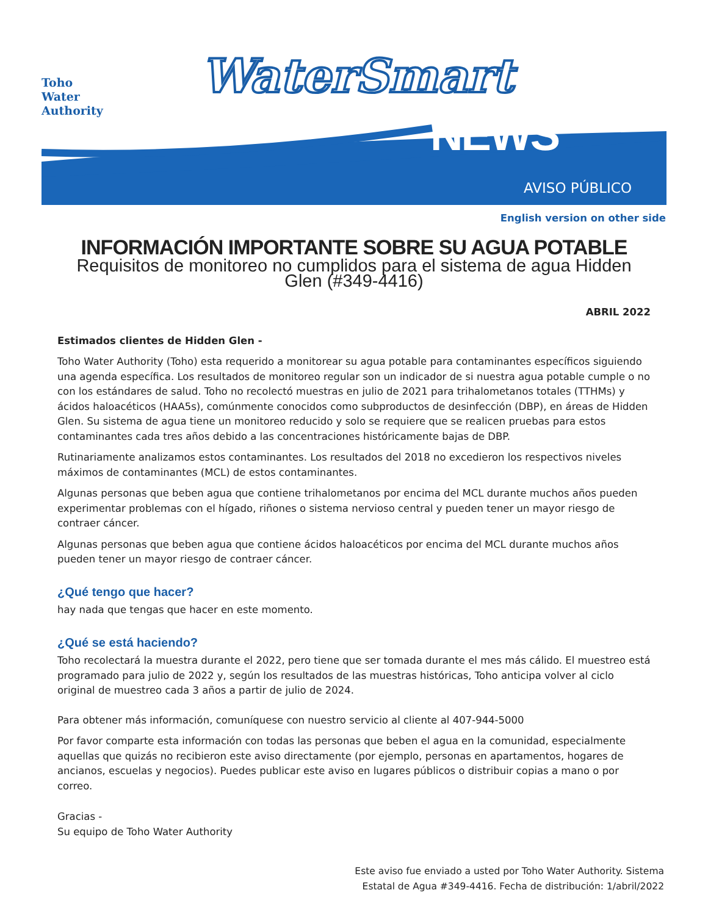Toho
Water
Authority
WaterSmart
NEWS
AVISO PÚBLICO
English version on other side
INFORMACIÓN IMPORTANTE SOBRE SU AGUA POTABLE
Requisitos de monitoreo no cumplidos para el sistema de agua Hidden Glen (#349-4416)
ABRIL 2022
Estimados clientes de Hidden Glen -
Toho Water Authority (Toho) esta requerido a monitorear su agua potable para contaminantes específicos siguiendo una agenda específica. Los resultados de monitoreo regular son un indicador de si nuestra agua potable cumple o no con los estándares de salud. Toho no recolectó muestras en julio de 2021 para trihalometanos totales (TTHMs) y ácidos haloacéticos (HAA5s), comúnmente conocidos como subproductos de desinfección (DBP), en áreas de Hidden Glen. Su sistema de agua tiene un monitoreo reducido y solo se requiere que se realicen pruebas para estos contaminantes cada tres años debido a las concentraciones históricamente bajas de DBP.
Rutinariamente analizamos estos contaminantes. Los resultados del 2018 no excedieron los respectivos niveles máximos de contaminantes (MCL) de estos contaminantes.
Algunas personas que beben agua que contiene trihalometanos por encima del MCL durante muchos años pueden experimentar problemas con el hígado, riñones o sistema nervioso central y pueden tener un mayor riesgo de contraer cáncer.
Algunas personas que beben agua que contiene ácidos haloacéticos por encima del MCL durante muchos años pueden tener un mayor riesgo de contraer cáncer.
¿Qué tengo que hacer?
hay nada que tengas que hacer en este momento.
¿Qué se está haciendo?
Toho recolectará la muestra durante el 2022, pero tiene que ser tomada durante el mes más cálido. El muestreo está programado para julio de 2022 y, según los resultados de las muestras históricas, Toho anticipa volver al ciclo original de muestreo cada 3 años a partir de julio de 2024.
Para obtener más información, comuníquese con nuestro servicio al cliente al 407-944-5000
Por favor comparte esta información con todas las personas que beben el agua en la comunidad, especialmente aquellas que quizás no recibieron este aviso directamente (por ejemplo, personas en apartamentos, hogares de ancianos, escuelas y negocios). Puedes publicar este aviso en lugares públicos o distribuir copias a mano o por correo.
Gracias -
Su equipo de Toho Water Authority
Este aviso fue enviado a usted por Toho Water Authority. Sistema
Estatal de Agua #349-4416. Fecha de distribución: 1/abril/2022